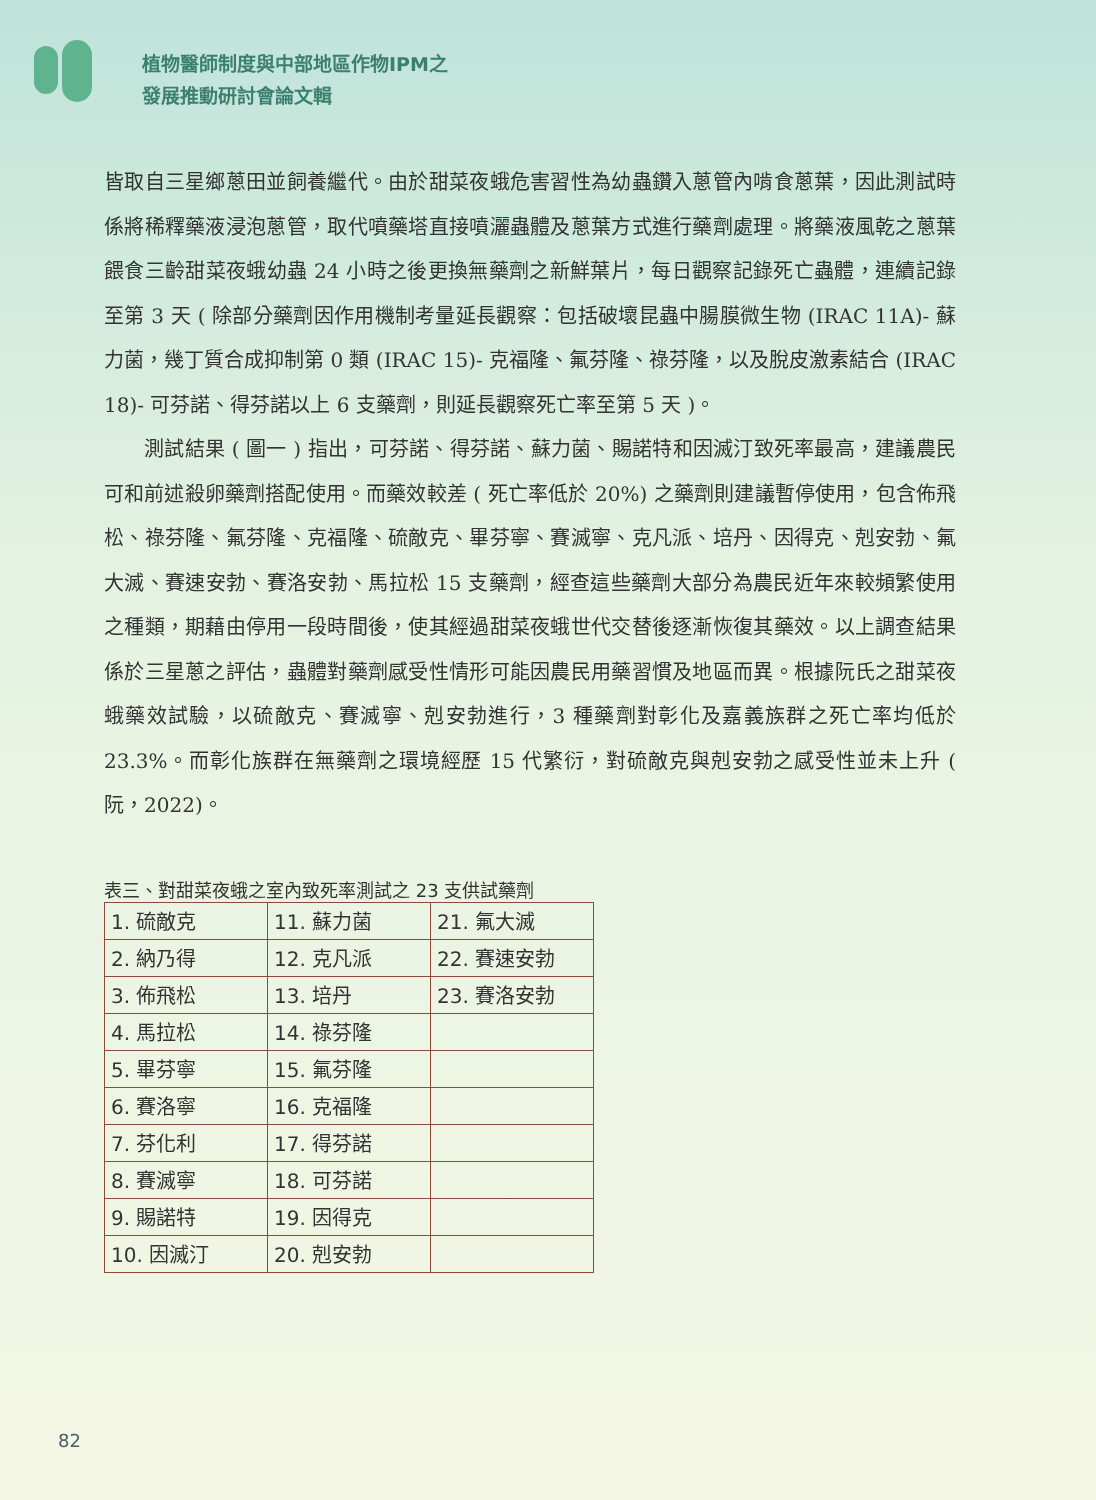植物醫師制度與中部地區作物IPM之
發展推動研討會論文輯
皆取自三星鄉蔥田並飼養繼代。由於甜菜夜蛾危害習性為幼蟲鑽入蔥管內啃食蔥葉，因此測試時係將稀釋藥液浸泡蔥管，取代噴藥塔直接噴灑蟲體及蔥葉方式進行藥劑處理。將藥液風乾之蔥葉餵食三齡甜菜夜蛾幼蟲 24 小時之後更換無藥劑之新鮮葉片，每日觀察記錄死亡蟲體，連續記錄至第 3 天 ( 除部分藥劑因作用機制考量延長觀察：包括破壞昆蟲中腸膜微生物 (IRAC 11A)- 蘇力菌，幾丁質合成抑制第 0 類 (IRAC 15)- 克福隆、氟芬隆、祿芬隆，以及脫皮激素結合 (IRAC 18)- 可芬諾、得芬諾以上 6 支藥劑，則延長觀察死亡率至第 5 天 )。
測試結果 ( 圖一 ) 指出，可芬諾、得芬諾、蘇力菌、賜諾特和因滅汀致死率最高，建議農民可和前述殺卵藥劑搭配使用。而藥效較差 ( 死亡率低於 20%) 之藥劑則建議暫停使用，包含佈飛松、祿芬隆、氟芬隆、克福隆、硫敵克、畢芬寧、賽滅寧、克凡派、培丹、因得克、剋安勃、氟大滅、賽速安勃、賽洛安勃、馬拉松 15 支藥劑，經查這些藥劑大部分為農民近年來較頻繁使用之種類，期藉由停用一段時間後，使其經過甜菜夜蛾世代交替後逐漸恢復其藥效。以上調查結果係於三星蔥之評估，蟲體對藥劑感受性情形可能因農民用藥習慣及地區而異。根據阮氏之甜菜夜蛾藥效試驗，以硫敵克、賽滅寧、剋安勃進行，3 種藥劑對彰化及嘉義族群之死亡率均低於 23.3%。而彰化族群在無藥劑之環境經歷 15 代繁衍，對硫敵克與剋安勃之感受性並未上升 ( 阮，2022)。
表三、對甜菜夜蛾之室內致死率測試之 23 支供試藥劑
| 1. 硫敵克 | 11. 蘇力菌 | 21. 氟大滅 |
| 2. 納乃得 | 12. 克凡派 | 22. 賽速安勃 |
| 3. 佈飛松 | 13. 培丹 | 23. 賽洛安勃 |
| 4. 馬拉松 | 14. 祿芬隆 | |
| 5. 畢芬寧 | 15. 氟芬隆 | |
| 6. 賽洛寧 | 16. 克福隆 | |
| 7. 芬化利 | 17. 得芬諾 | |
| 8. 賽滅寧 | 18. 可芬諾 | |
| 9. 賜諾特 | 19. 因得克 | |
| 10. 因滅汀 | 20. 剋安勃 | |
82